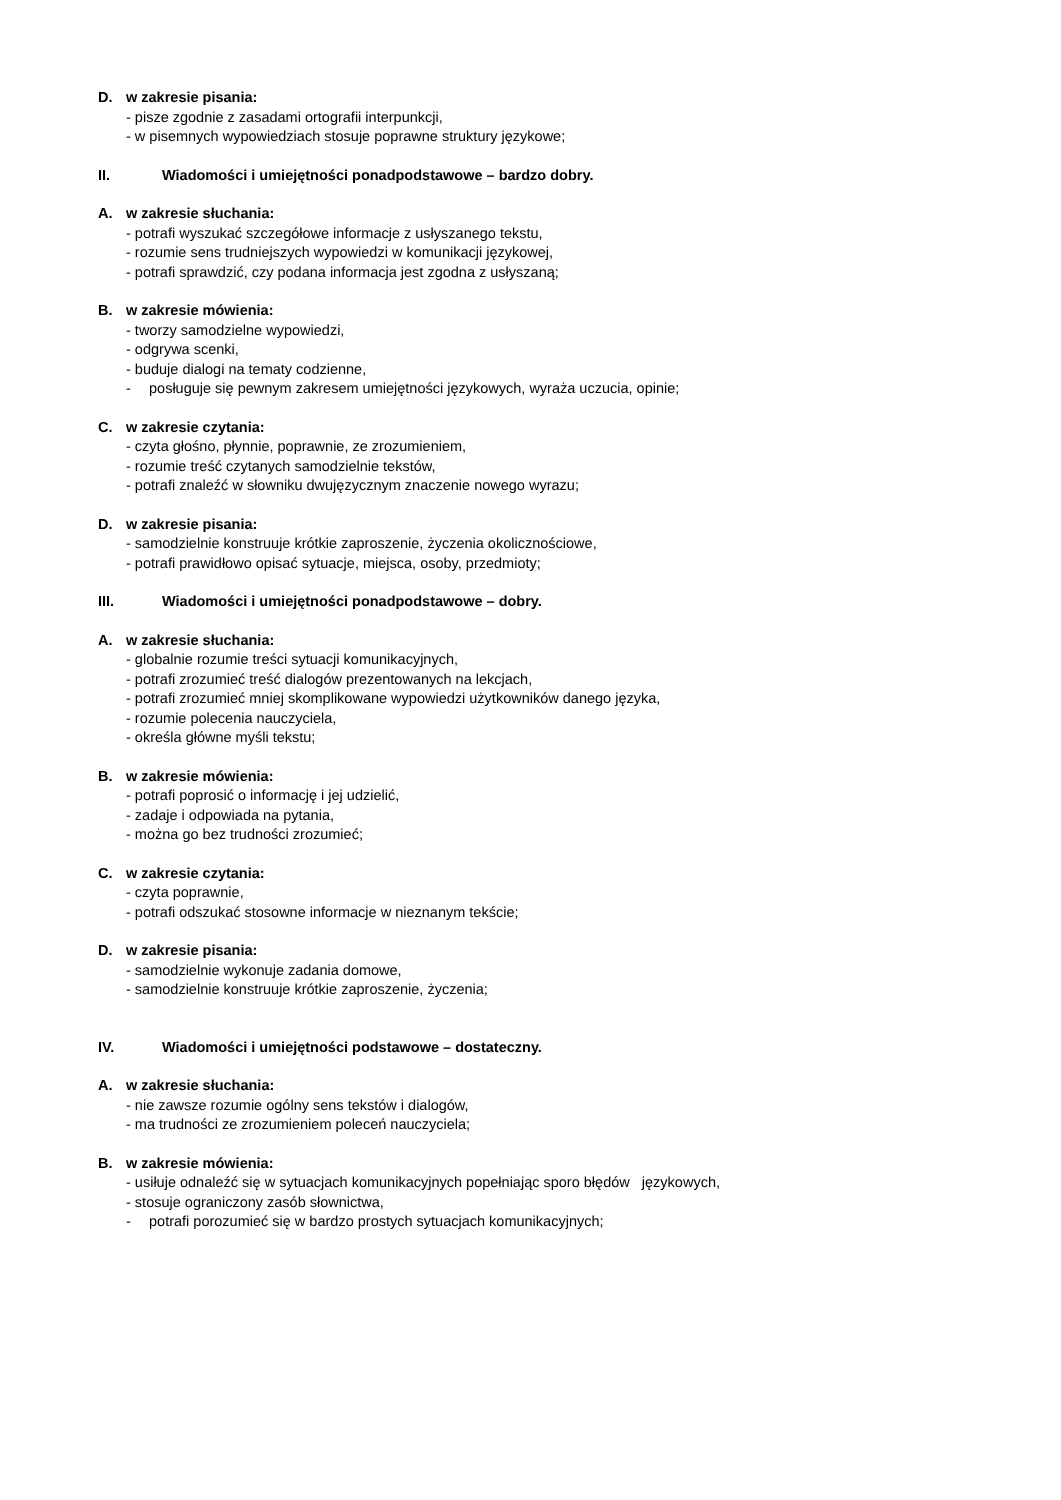D. w zakresie pisania:
- pisze zgodnie z zasadami ortografii interpunkcji,
- w pisemnych wypowiedziach stosuje poprawne struktury językowe;
II. Wiadomości i umiejętności ponadpodstawowe – bardzo dobry.
A. w zakresie słuchania:
- potrafi wyszukać szczegółowe informacje z usłyszanego tekstu,
- rozumie sens trudniejszych wypowiedzi w komunikacji językowej,
- potrafi sprawdzić, czy podana informacja jest zgodna z usłyszaną;
B. w zakresie mówienia:
- tworzy samodzielne wypowiedzi,
- odgrywa scenki,
- buduje dialogi na tematy codzienne,
- posługuje się pewnym zakresem umiejętności językowych, wyraża uczucia, opinie;
C. w zakresie czytania:
- czyta głośno, płynnie, poprawnie, ze zrozumieniem,
- rozumie treść czytanych samodzielnie tekstów,
- potrafi znaleźć w słowniku dwujęzycznym znaczenie nowego wyrazu;
D. w zakresie pisania:
- samodzielnie konstruuje krótkie zaproszenie, życzenia okolicznościowe,
- potrafi prawidłowo opisać sytuacje, miejsca, osoby, przedmioty;
III. Wiadomości i umiejętności ponadpodstawowe – dobry.
A. w zakresie słuchania:
- globalnie rozumie treści sytuacji komunikacyjnych,
- potrafi zrozumieć treść dialogów prezentowanych na lekcjach,
- potrafi zrozumieć mniej skomplikowane wypowiedzi użytkowników danego języka,
- rozumie polecenia nauczyciela,
- określa główne myśli tekstu;
B. w zakresie mówienia:
- potrafi poprosić o informację i jej udzielić,
- zadaje i odpowiada na pytania,
- można go bez trudności zrozumieć;
C. w zakresie czytania:
- czyta poprawnie,
- potrafi odszukać stosowne informacje w nieznanym tekście;
D. w zakresie pisania:
- samodzielnie wykonuje zadania domowe,
- samodzielnie konstruuje krótkie zaproszenie, życzenia;
IV. Wiadomości i umiejętności podstawowe – dostateczny.
A. w zakresie słuchania:
- nie zawsze rozumie ogólny sens tekstów i dialogów,
- ma trudności ze zrozumieniem poleceń nauczyciela;
B. w zakresie mówienia:
- usiłuje odnaleźć się w sytuacjach komunikacyjnych popełniając sporo błędów językowych,
- stosuje ograniczony zasób słownictwa,
- potrafi porozumieć się w bardzo prostych sytuacjach komunikacyjnych;